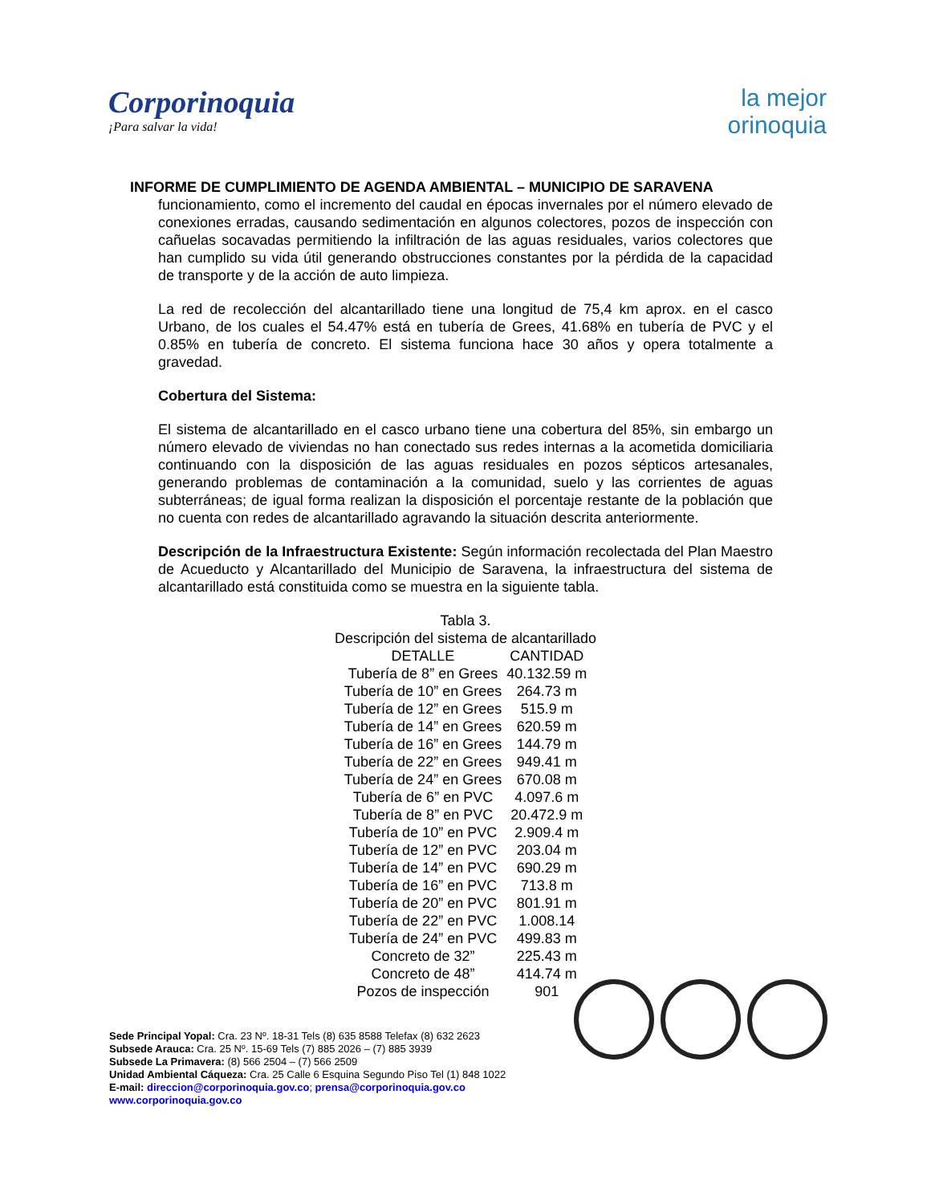Corporinoquia
¡Para salvar la vida!
la mejor
orinoquia
INFORME DE CUMPLIMIENTO DE AGENDA AMBIENTAL – MUNICIPIO DE SARAVENA
funcionamiento, como el incremento del caudal en épocas invernales por el número elevado de conexiones erradas, causando sedimentación en algunos colectores, pozos de inspección con cañuelas socavadas permitiendo la infiltración de las aguas residuales, varios colectores que han cumplido su vida útil generando obstrucciones constantes por la pérdida de la capacidad de transporte y de la acción de auto limpieza.
La red de recolección del alcantarillado tiene una longitud de 75,4 km aprox. en el casco Urbano, de los cuales el 54.47% está en tubería de Grees, 41.68% en tubería de PVC y el 0.85% en tubería de concreto. El sistema funciona hace 30 años y opera totalmente a gravedad.
Cobertura del Sistema:
El sistema de alcantarillado en el casco urbano tiene una cobertura del 85%, sin embargo un número elevado de viviendas no han conectado sus redes internas a la acometida domiciliaria continuando con la disposición de las aguas residuales en pozos sépticos artesanales, generando problemas de contaminación a la comunidad, suelo y las corrientes de aguas subterráneas; de igual forma realizan la disposición el porcentaje restante de la población que no cuenta con redes de alcantarillado agravando la situación descrita anteriormente.
Descripción de la Infraestructura Existente: Según información recolectada del Plan Maestro de Acueducto y Alcantarillado del Municipio de Saravena, la infraestructura del sistema de alcantarillado está constituida como se muestra en la siguiente tabla.
Tabla 3.
Descripción del sistema de alcantarillado
| DETALLE | CANTIDAD |
| --- | --- |
| Tubería de 8” en Grees | 40.132.59 m |
| Tubería de 10” en Grees | 264.73 m |
| Tubería de 12” en Grees | 515.9 m |
| Tubería de 14” en Grees | 620.59 m |
| Tubería de 16” en Grees | 144.79 m |
| Tubería de 22” en Grees | 949.41 m |
| Tubería de 24” en Grees | 670.08 m |
| Tubería de 6” en PVC | 4.097.6 m |
| Tubería de 8” en PVC | 20.472.9 m |
| Tubería de 10” en PVC | 2.909.4 m |
| Tubería de 12” en PVC | 203.04 m |
| Tubería de 14” en PVC | 690.29 m |
| Tubería de 16” en PVC | 713.8 m |
| Tubería de 20” en PVC | 801.91 m |
| Tubería de 22” en PVC | 1.008.14 |
| Tubería de 24” en PVC | 499.83 m |
| Concreto de 32” | 225.43 m |
| Concreto de 48” | 414.74 m |
| Pozos de inspección | 901 |
Sede Principal Yopal: Cra. 23 Nº. 18-31 Tels (8) 635 8588 Telefax (8) 632 2623
Subsede Arauca: Cra. 25 Nº. 15-69 Tels (7) 885 2026 – (7) 885 3939
Subsede La Primavera: (8) 566 2504 – (7) 566 2509
Unidad Ambiental Cáqueza: Cra. 25 Calle 6 Esquina Segundo Piso Tel (1) 848 1022
E-mail: direccion@corporinoquia.gov.co; prensa@corporinoquia.gov.co
www.corporinoquia.gov.co